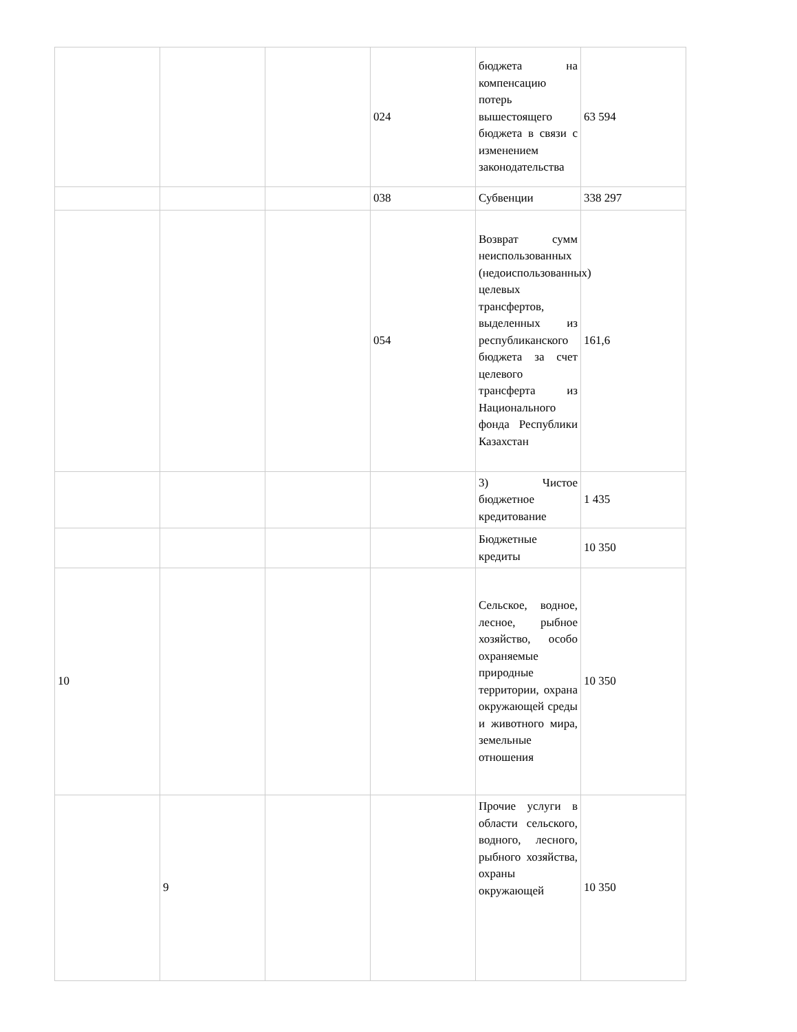| | | | 024 | бюджета на компенсацию потерь вышестоящего бюджета в связи с изменением законодательства | 63 594 |
| | | | 038 | Субвенции | 338 297 |
| | | | 054 | Возврат сумм неиспользованных (недоиспользованных) целевых трансфертов, выделенных из республиканского бюджета за счет целевого трансферта из Национального фонда Республики Казахстан | 161,6 |
| | | | | 3) Чистое бюджетное кредитование | 1 435 |
| | | | | Бюджетные кредиты | 10 350 |
| 10 | | | | Сельское, водное, лесное, рыбное хозяйство, особо охраняемые природные территории, охрана окружающей среды и животного мира, земельные отношения | 10 350 |
| | 9 | | | Прочие услуги в области сельского, водного, лесного, рыбного хозяйства, охраны окружающей | 10 350 |